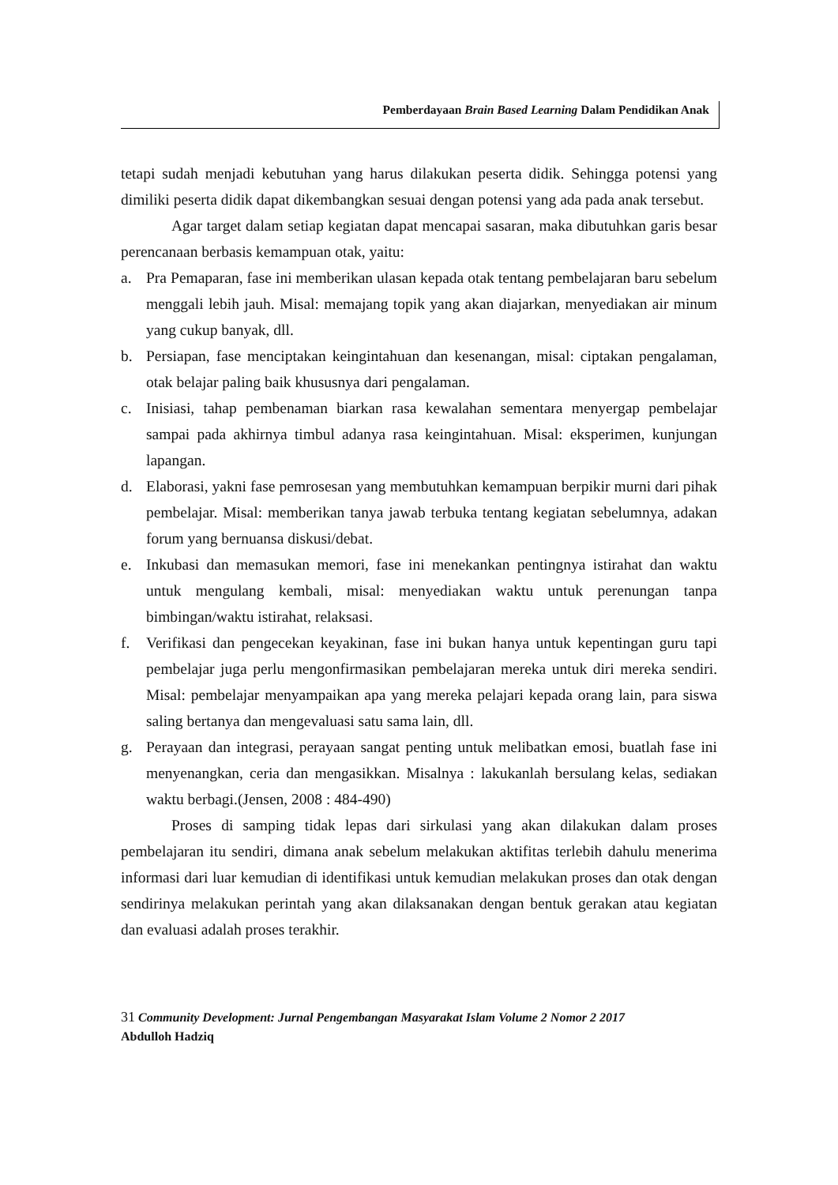Pemberdayaan Brain Based Learning Dalam Pendidikan Anak
tetapi sudah menjadi kebutuhan yang harus dilakukan peserta didik. Sehingga potensi yang dimiliki peserta didik dapat dikembangkan sesuai dengan potensi yang ada pada anak tersebut.
Agar target dalam setiap kegiatan dapat mencapai sasaran, maka dibutuhkan garis besar perencanaan berbasis kemampuan otak, yaitu:
a. Pra Pemaparan, fase ini memberikan ulasan kepada otak tentang pembelajaran baru sebelum menggali lebih jauh. Misal: memajang topik yang akan diajarkan, menyediakan air minum yang cukup banyak, dll.
b. Persiapan, fase menciptakan keingintahuan dan kesenangan, misal: ciptakan pengalaman, otak belajar paling baik khususnya dari pengalaman.
c. Inisiasi, tahap pembenaman biarkan rasa kewalahan sementara menyergap pembelajar sampai pada akhirnya timbul adanya rasa keingintahuan. Misal: eksperimen, kunjungan lapangan.
d. Elaborasi, yakni fase pemrosesan yang membutuhkan kemampuan berpikir murni dari pihak pembelajar. Misal: memberikan tanya jawab terbuka tentang kegiatan sebelumnya, adakan forum yang bernuansa diskusi/debat.
e. Inkubasi dan memasukan memori, fase ini menekankan pentingnya istirahat dan waktu untuk mengulang kembali, misal: menyediakan waktu untuk perenungan tanpa bimbingan/waktu istirahat, relaksasi.
f. Verifikasi dan pengecekan keyakinan, fase ini bukan hanya untuk kepentingan guru tapi pembelajar juga perlu mengonfirmasikan pembelajaran mereka untuk diri mereka sendiri. Misal: pembelajar menyampaikan apa yang mereka pelajari kepada orang lain, para siswa saling bertanya dan mengevaluasi satu sama lain, dll.
g. Perayaan dan integrasi, perayaan sangat penting untuk melibatkan emosi, buatlah fase ini menyenangkan, ceria dan mengasikkan. Misalnya : lakukanlah bersulang kelas, sediakan waktu berbagi.(Jensen, 2008 : 484-490)
Proses di samping tidak lepas dari sirkulasi yang akan dilakukan dalam proses pembelajaran itu sendiri, dimana anak sebelum melakukan aktifitas terlebih dahulu menerima informasi dari luar kemudian di identifikasi untuk kemudian melakukan proses dan otak dengan sendirinya melakukan perintah yang akan dilaksanakan dengan bentuk gerakan atau kegiatan dan evaluasi adalah proses terakhir.
31 Community Development: Jurnal Pengembangan Masyarakat Islam Volume 2 Nomor 2 2017
Abdulloh Hadziq